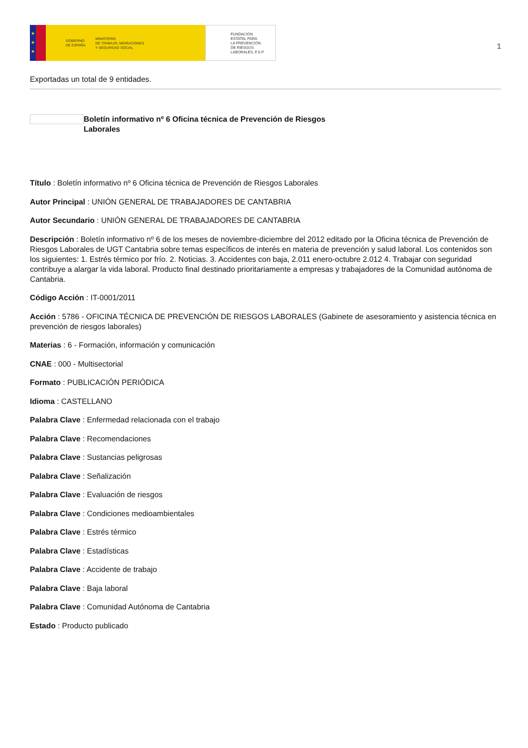★
★
★
GOBIERNO
DE ESPAÑA MINISTERIO
DE TRABAJO, MIGRACIONES
Y SEGURIDAD SOCIAL
FUNDACIÓN
ESTATAL PARA
LA PREVENCIÓN
DE RIESGOS
LABORALES, F.S.P.
1
Exportadas un total de 9 entidades.
Boletín informativo nº 6 Oficina técnica de Prevención de Riesgos Laborales
Título : Boletín informativo nº 6 Oficina técnica de Prevención de Riesgos Laborales
Autor Principal : UNIÓN GENERAL DE TRABAJADORES DE CANTABRIA
Autor Secundario : UNIÓN GENERAL DE TRABAJADORES DE CANTABRIA
Descripción : Boletín informativo nº 6 de los meses de noviembre-diciembre del 2012 editado por la Oficina técnica de Prevención de Riesgos Laborales de UGT Cantabria sobre temas específicos de interés en materia de prevención y salud laboral. Los contenidos son los siguientes: 1. Estrés térmico por frío. 2. Noticias. 3. Accidentes con baja, 2.011 enero-octubre 2.012 4. Trabajar con seguridad contribuye a alargar la vida laboral. Producto final destinado prioritariamente a empresas y trabajadores de la Comunidad autónoma de Cantabria.
Código Acción : IT-0001/2011
Acción : 5786 - OFICINA TÉCNICA DE PREVENCIÓN DE RIESGOS LABORALES (Gabinete de asesoramiento y asistencia técnica en prevención de riesgos laborales)
Materias : 6 - Formación, información y comunicación
CNAE : 000 - Multisectorial
Formato : PUBLICACIÓN PERIÓDICA
Idioma : CASTELLANO
Palabra Clave : Enfermedad relacionada con el trabajo
Palabra Clave : Recomendaciones
Palabra Clave : Sustancias peligrosas
Palabra Clave : Señalización
Palabra Clave : Evaluación de riesgos
Palabra Clave : Condiciones medioambientales
Palabra Clave : Estrés térmico
Palabra Clave : Estadísticas
Palabra Clave : Accidente de trabajo
Palabra Clave : Baja laboral
Palabra Clave : Comunidad Autónoma de Cantabria
Estado : Producto publicado